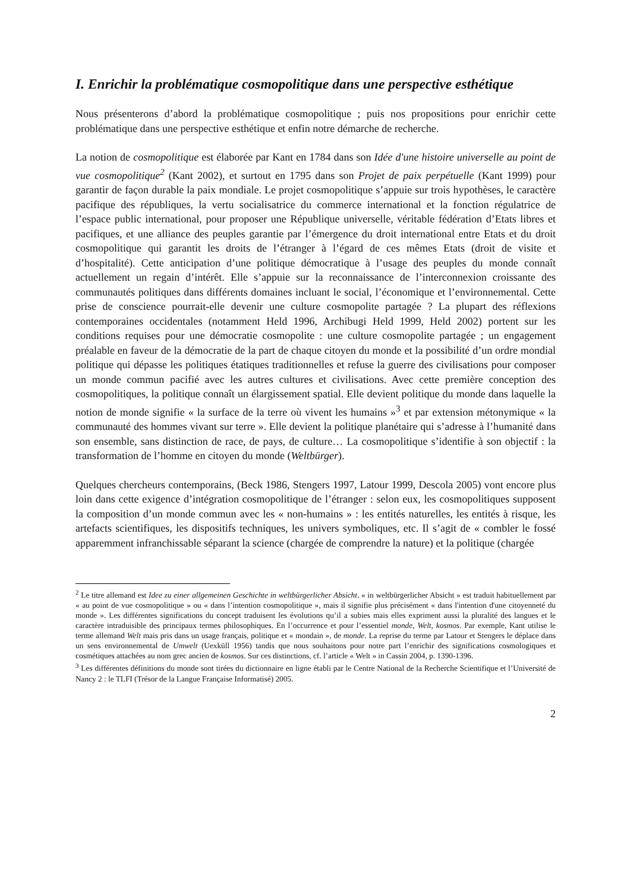I. Enrichir la problématique cosmopolitique dans une perspective esthétique
Nous présenterons d’abord la problématique cosmopolitique ; puis nos propositions pour enrichir cette problématique dans une perspective esthétique et enfin notre démarche de recherche.
La notion de cosmopolitique est élaborée par Kant en 1784 dans son Idée d'une histoire universelle au point de vue cosmopolitique<sup>2</sup> (Kant 2002), et surtout en 1795 dans son Projet de paix perpétuelle (Kant 1999) pour garantir de façon durable la paix mondiale. Le projet cosmopolitique s’appuie sur trois hypothèses, le caractère pacifique des républiques, la vertu socialisatrice du commerce international et la fonction régulatrice de l’espace public international, pour proposer une République universelle, véritable fédération d’Etats libres et pacifiques, et une alliance des peuples garantie par l’émergence du droit international entre Etats et du droit cosmopolitique qui garantit les droits de l’étranger à l’égard de ces mêmes Etats (droit de visite et d’hospitalité). Cette anticipation d’une politique démocratique à l’usage des peuples du monde connaît actuellement un regain d’intérêt. Elle s’appuie sur la reconnaissance de l’interconnexion croissante des communautés politiques dans différents domaines incluant le social, l’économique et l’environnemental. Cette prise de conscience pourrait-elle devenir une culture cosmopolite partagée ? La plupart des réflexions contemporaines occidentales (notamment Held 1996, Archibugi Held 1999, Held 2002) portent sur les conditions requises pour une démocratie cosmopolite : une culture cosmopolite partagée ; un engagement préalable en faveur de la démocratie de la part de chaque citoyen du monde et la possibilité d’un ordre mondial politique qui dépasse les politiques étatiques traditionnelles et refuse la guerre des civilisations pour composer un monde commun pacifié avec les autres cultures et civilisations. Avec cette première conception des cosmopolitiques, la politique connaît un élargissement spatial. Elle devient politique du monde dans laquelle la notion de monde signifie « la surface de la terre où vivent les humains »<sup>3</sup> et par extension métonymique « la communauté des hommes vivant sur terre ». Elle devient la politique planétaire qui s’adresse à l’humanité dans son ensemble, sans distinction de race, de pays, de culture… La cosmopolitique s’identifie à son objectif : la transformation de l’homme en citoyen du monde (Weltbürger).
Quelques chercheurs contemporains, (Beck 1986, Stengers 1997, Latour 1999, Descola 2005) vont encore plus loin dans cette exigence d’intégration cosmopolitique de l’étranger : selon eux, les cosmopolitiques supposent la composition d’un monde commun avec les « non-humains » : les entités naturelles, les entités à risque, les artefacts scientifiques, les dispositifs techniques, les univers symboliques, etc. Il s’agit de « combler le fossé apparemment infranchissable séparant la science (chargée de comprendre la nature) et la politique (chargée
<sup>2</sup> Le titre allemand est Idee zu einer allgemeinen Geschichte in weltbürgerlicher Absicht. « in weltbürgerlicher Absicht » est traduit habituellement par « au point de vue cosmopolitique » ou « dans l’intention cosmopolitique », mais il signifie plus précisément « dans l'intention d'une citoyenneté du monde ». Les différentes significations du concept traduisent les évolutions qu’il a subies mais elles expriment aussi la pluralité des langues et le caractère intraduisible des principaux termes philosophiques. En l’occurrence et pour l’essentiel monde, Welt, kosmos. Par exemple, Kant utilise le terme allemand Welt mais pris dans un usage français, politique et « mondain », de monde. La reprise du terme par Latour et Stengers le déplace dans un sens environnemental de Umwelt (Uexküll 1956) tandis que nous souhaitons pour notre part l’enrichir des significations cosmologiques et cosmétiques attachées au nom grec ancien de kosmos. Sur ces distinctions, cf. l’article « Welt » in Cassin 2004, p. 1390-1396.
<sup>3</sup> Les différentes définitions du monde sont tirées du dictionnaire en ligne établi par le Centre National de la Recherche Scientifique et l’Université de Nancy 2 : le TLFI (Trésor de la Langue Française Informatisé) 2005.
2